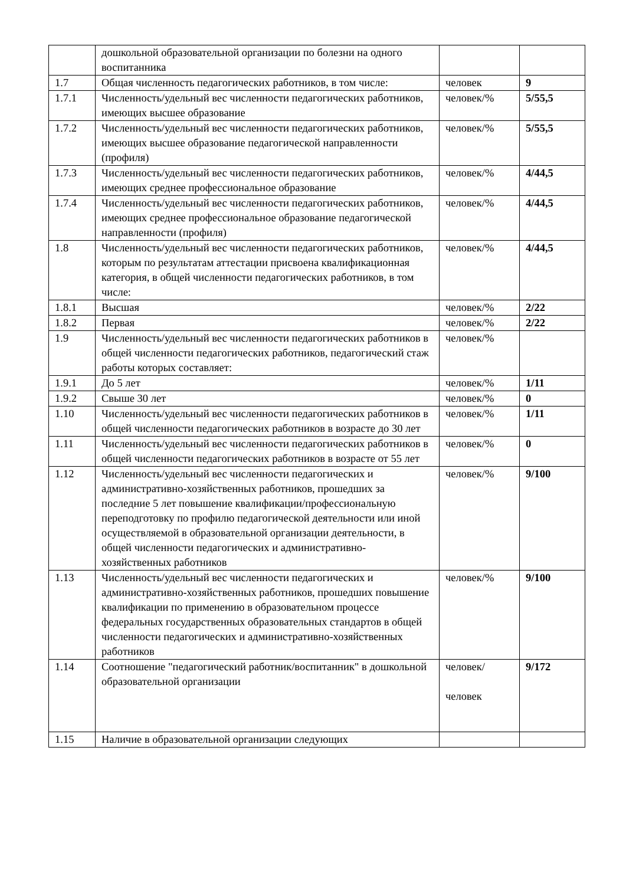| | дошкольной образовательной организации по болезни на одного воспитанника | | |
| 1.7 | Общая численность педагогических работников, в том числе: | человек | 9 |
| 1.7.1 | Численность/удельный вес численности педагогических работников, имеющих высшее образование | человек/% | 5/55,5 |
| 1.7.2 | Численность/удельный вес численности педагогических работников, имеющих высшее образование педагогической направленности (профиля) | человек/% | 5/55,5 |
| 1.7.3 | Численность/удельный вес численности педагогических работников, имеющих среднее профессиональное образование | человек/% | 4/44,5 |
| 1.7.4 | Численность/удельный вес численности педагогических работников, имеющих среднее профессиональное образование педагогической направленности (профиля) | человек/% | 4/44,5 |
| 1.8 | Численность/удельный вес численности педагогических работников, которым по результатам аттестации присвоена квалификационная категория, в общей численности педагогических работников, в том числе: | человек/% | 4/44,5 |
| 1.8.1 | Высшая | человек/% | 2/22 |
| 1.8.2 | Первая | человек/% | 2/22 |
| 1.9 | Численность/удельный вес численности педагогических работников в общей численности педагогических работников, педагогический стаж работы которых составляет: | человек/% | |
| 1.9.1 | До 5 лет | человек/% | 1/11 |
| 1.9.2 | Свыше 30 лет | человек/% | 0 |
| 1.10 | Численность/удельный вес численности педагогических работников в общей численности педагогических работников в возрасте до 30 лет | человек/% | 1/11 |
| 1.11 | Численность/удельный вес численности педагогических работников в общей численности педагогических работников в возрасте от 55 лет | человек/% | 0 |
| 1.12 | Численность/удельный вес численности педагогических и административно-хозяйственных работников, прошедших за последние 5 лет повышение квалификации/профессиональную переподготовку по профилю педагогической деятельности или иной осуществляемой в образовательной организации деятельности, в общей численности педагогических и административно-хозяйственных работников | человек/% | 9/100 |
| 1.13 | Численность/удельный вес численности педагогических и административно-хозяйственных работников, прошедших повышение квалификации по применению в образовательном процессе федеральных государственных образовательных стандартов в общей численности педагогических и административно-хозяйственных работников | человек/% | 9/100 |
| 1.14 | Соотношение "педагогический работник/воспитанник" в дошкольной образовательной организации | человек/ человек | 9/172 |
| 1.15 | Наличие в образовательной организации следующих | | |